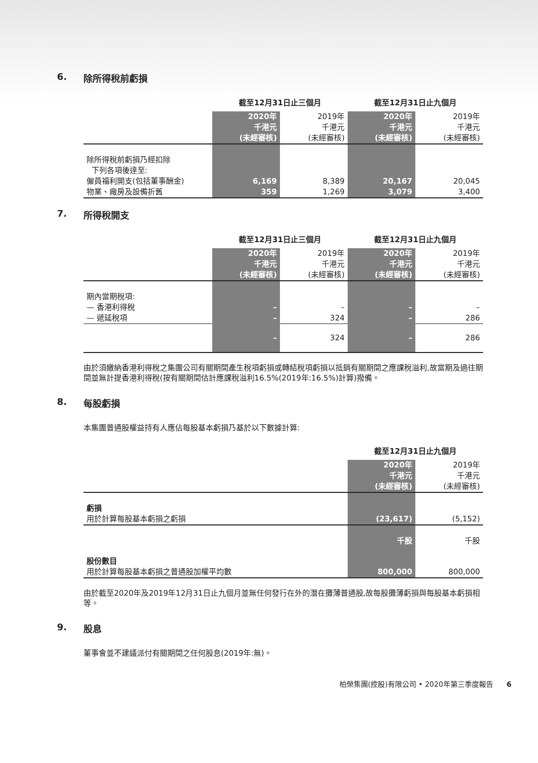6. 除所得稅前虧損
| | 截至12月31日止三個月 | | 截至12月31日止九個月 | |
| --- | --- | --- | --- | --- |
| | 2020年 千港元 (未經審核) | 2019年 千港元 (未經審核) | 2020年 千港元 (未經審核) | 2019年 千港元 (未經審核) |
| 除所得稅前虧損乃經扣除 下列各項後達至: | | | | |
| 僱員福利開支(包括董事酬金) | 6,169 | 8,389 | 20,167 | 20,045 |
| 物業、廠房及設備折舊 | 359 | 1,269 | 3,079 | 3,400 |
7. 所得稅開支
| | 截至12月31日止三個月 | | 截至12月31日止九個月 | |
| --- | --- | --- | --- | --- |
| | 2020年 千港元 (未經審核) | 2019年 千港元 (未經審核) | 2020年 千港元 (未經審核) | 2019年 千港元 (未經審核) |
| 期內當期稅項: | | | | |
| — 香港利得稅 | – | – | – | – |
| — 遞延稅項 | – | 324 | – | 286 |
| | – | 324 | – | 286 |
由於須繳納香港利得稅之集團公司有關期間產生稅項虧損或轉結稅項虧損以抵銷有關期間之應課稅溢利,故當期及過往期間並無計提香港利得稅(按有關期間估計應課稅溢利16.5%(2019年:16.5%)計算)撥備。
8. 每股虧損
本集團普通股權益持有人應佔每股基本虧損乃基於以下數據計算:
| | 截至12月31日止九個月 | |
| --- | --- | --- |
| | 2020年 千港元 (未經審核) | 2019年 千港元 (未經審核) |
| 虧損 用於計算每股基本虧損之虧損 | (23,617) | (5,152) |
| | 千股 | 千股 |
| 股份數目 用於計算每股基本虧損之普通股加權平均數 | 800,000 | 800,000 |
由於截至2020年及2019年12月31日止九個月並無任何發行在外的潛在攤薄普通股,故每股攤薄虧損與每股基本虧損相等。
9. 股息
董事會並不建議派付有關期間之任何股息(2019年:無)。
柏榮集團(控股)有限公司 • 2020年第三季度報告 6